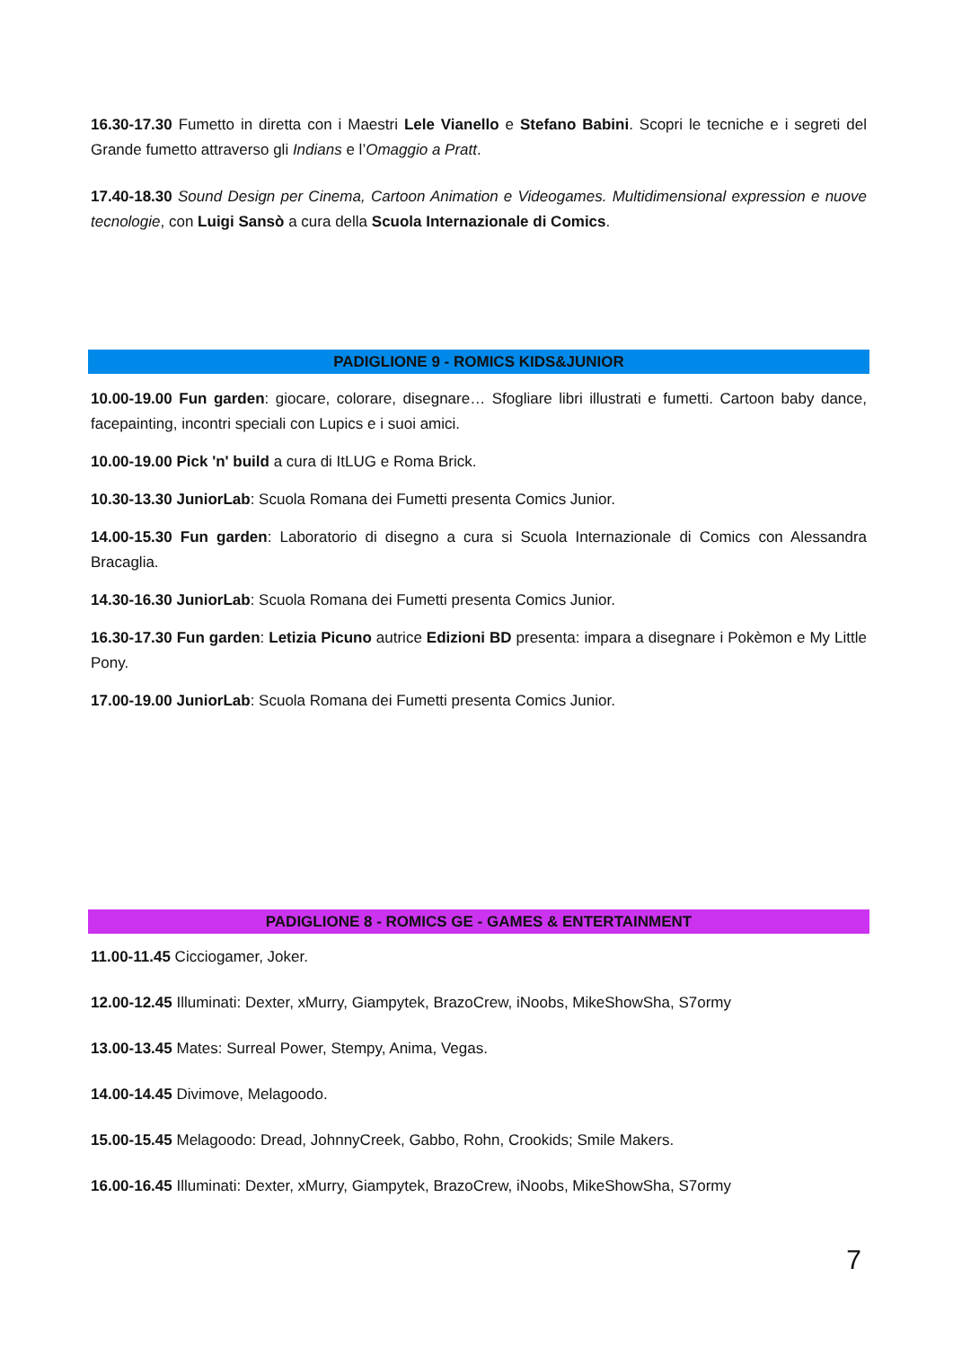16.30-17.30 Fumetto in diretta con i Maestri Lele Vianello e Stefano Babini. Scopri le tecniche e i segreti del Grande fumetto attraverso gli Indians e l’Omaggio a Pratt.
17.40-18.30 Sound Design per Cinema, Cartoon Animation e Videogames. Multidimensional expression e nuove tecnologie, con Luigi Sansò a cura della Scuola Internazionale di Comics.
PADIGLIONE 9 - ROMICS KIDS&JUNIOR
10.00-19.00 Fun garden: giocare, colorare, disegnare… Sfogliare libri illustrati e fumetti. Cartoon baby dance, facepainting, incontri speciali con Lupics e i suoi amici.
10.00-19.00 Pick 'n' build a cura di ItLUG e Roma Brick.
10.30-13.30 JuniorLab: Scuola Romana dei Fumetti presenta Comics Junior.
14.00-15.30 Fun garden: Laboratorio di disegno a cura si Scuola Internazionale di Comics con Alessandra Bracaglia.
14.30-16.30 JuniorLab: Scuola Romana dei Fumetti presenta Comics Junior.
16.30-17.30 Fun garden: Letizia Picuno autrice Edizioni BD presenta: impara a disegnare i Pokèmon e My Little Pony.
17.00-19.00 JuniorLab: Scuola Romana dei Fumetti presenta Comics Junior.
PADIGLIONE 8 - ROMICS GE - GAMES & ENTERTAINMENT
11.00-11.45 Cicciogamer, Joker.
12.00-12.45 Illuminati: Dexter, xMurry, Giampytek, BrazoCrew, iNoobs, MikeShowSha, S7ormy
13.00-13.45 Mates: Surreal Power, Stempy, Anima, Vegas.
14.00-14.45 Divimove, Melagoodo.
15.00-15.45 Melagoodo: Dread, JohnnyCreek, Gabbo, Rohn, Crookids; Smile Makers.
16.00-16.45 Illuminati: Dexter, xMurry, Giampytek, BrazoCrew, iNoobs, MikeShowSha, S7ormy
7